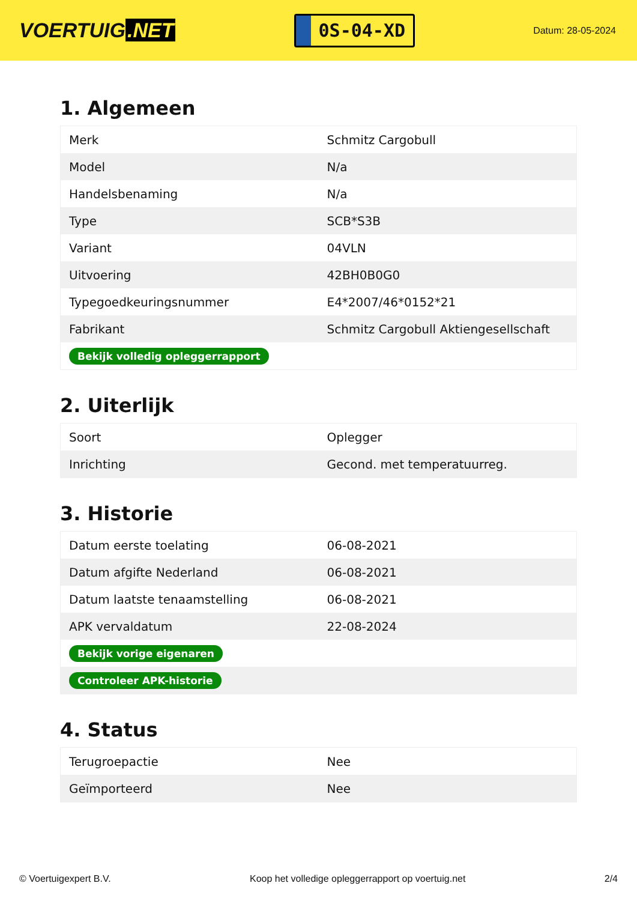VOERTUIG.NET
0S-04-XD
Datum: 28-05-2024
1. Algemeen
| Merk | Schmitz Cargobull |
| Model | N/a |
| Handelsbenaming | N/a |
| Type | SCB*S3B |
| Variant | 04VLN |
| Uitvoering | 42BH0B0G0 |
| Typegoedkeuringsnummer | E4*2007/46*0152*21 |
| Fabrikant | Schmitz Cargobull Aktiengesellschaft |
| Bekijk volledig opleggerrapport | |
2. Uiterlijk
| Soort | Oplegger |
| Inrichting | Gecond. met temperatuurreg. |
3. Historie
| Datum eerste toelating | 06-08-2021 |
| Datum afgifte Nederland | 06-08-2021 |
| Datum laatste tenaamstelling | 06-08-2021 |
| APK vervaldatum | 22-08-2024 |
| Bekijk vorige eigenaren | |
| Controleer APK-historie | |
4. Status
| Terugroepactie | Nee |
| Geïmporteerd | Nee |
© Voertuigexpert B.V. Koop het volledige opleggerrapport op voertuig.net 2/4